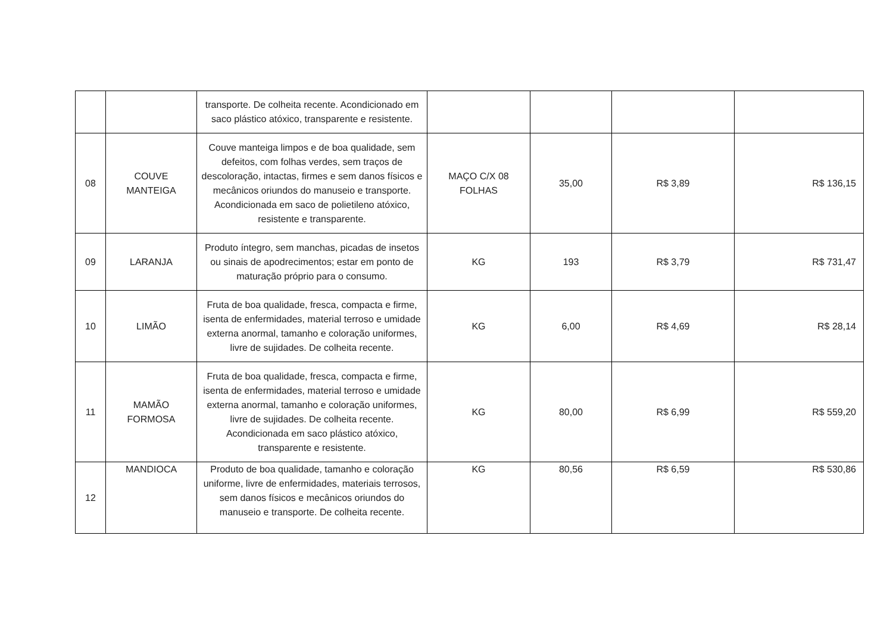| | | transporte. De colheita recente. Acondicionado em saco plástico atóxico, transparente e resistente. | | | | |
| 08 | COUVE MANTEIGA | Couve manteiga limpos e de boa qualidade, sem defeitos, com folhas verdes, sem traços de descoloração, intactas, firmes e sem danos físicos e mecânicos oriundos do manuseio e transporte. Acondicionada em saco de polietileno atóxico, resistente e transparente. | MAÇO C/X 08 FOLHAS | 35,00 | R$ 3,89 | R$ 136,15 |
| 09 | LARANJA | Produto íntegro, sem manchas, picadas de insetos ou sinais de apodrecimentos; estar em ponto de maturação próprio para o consumo. | KG | 193 | R$ 3,79 | R$ 731,47 |
| 10 | LIMÃO | Fruta de boa qualidade, fresca, compacta e firme, isenta de enfermidades, material terroso e umidade externa anormal, tamanho e coloração uniformes, livre de sujidades. De colheita recente. | KG | 6,00 | R$ 4,69 | R$ 28,14 |
| 11 | MAMÃO FORMOSA | Fruta de boa qualidade, fresca, compacta e firme, isenta de enfermidades, material terroso e umidade externa anormal, tamanho e coloração uniformes, livre de sujidades. De colheita recente. Acondicionada em saco plástico atóxico, transparente e resistente. | KG | 80,00 | R$ 6,99 | R$ 559,20 |
| 12 | MANDIOCA | Produto de boa qualidade, tamanho e coloração uniforme, livre de enfermidades, materiais terrosos, sem danos físicos e mecânicos oriundos do manuseio e transporte. De colheita recente. | KG | 80,56 | R$ 6,59 | R$ 530,86 |